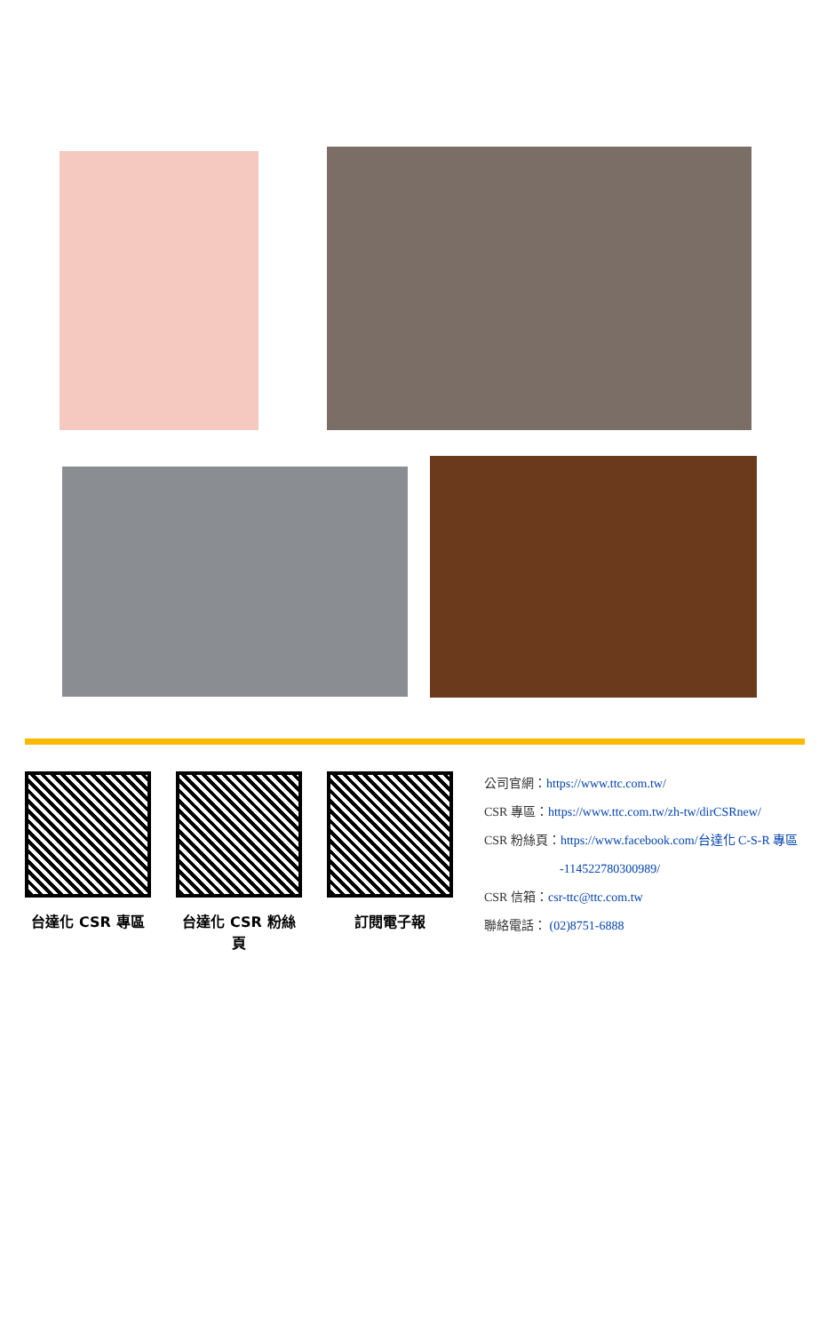台達化 CSR 專區 台達化 CSR 粉絲頁
訂閱電子報
公司官網：https://www.ttc.com.tw/
CSR 專區：https://www.ttc.com.tw/zh-tw/dirCSRnew/
CSR 粉絲頁：https://www.facebook.com/台達化 C-S-R 專區
-114522780300989/
CSR 信箱：csr-ttc@ttc.com.tw
聯絡電話： (02)8751-6888